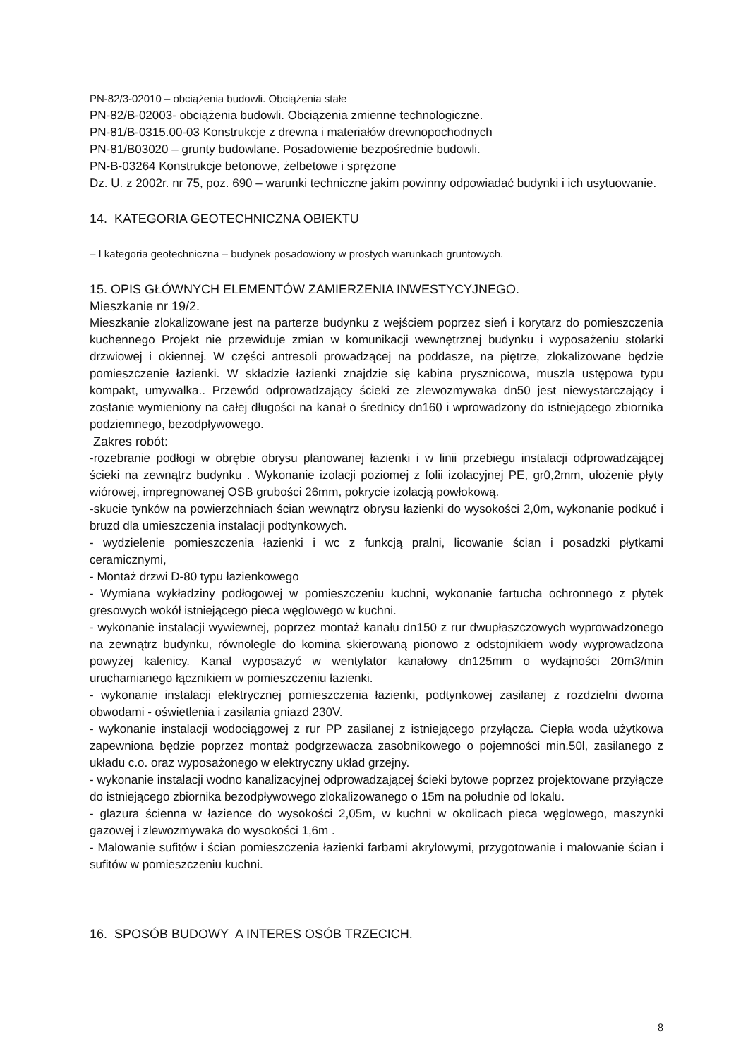PN-82/3-02010 – obciążenia budowli. Obciążenia stałe
PN-82/B-02003- obciążenia budowli. Obciążenia zmienne technologiczne.
PN-81/B-0315.00-03 Konstrukcje z drewna i materiałów drewnopochodnych
PN-81/B03020 – grunty budowlane. Posadowienie bezpośrednie budowli.
PN-B-03264 Konstrukcje betonowe, żelbetowe i sprężone
Dz. U. z 2002r. nr 75, poz. 690 – warunki techniczne jakim powinny odpowiadać budynki i ich usytuowanie.
14. KATEGORIA GEOTECHNICZNA OBIEKTU
– I kategoria geotechniczna – budynek posadowiony w prostych warunkach gruntowych.
15. OPIS GŁÓWNYCH ELEMENTÓW ZAMIERZENIA INWESTYCYJNEGO.
Mieszkanie nr 19/2.
Mieszkanie zlokalizowane jest na parterze budynku z wejściem poprzez sień i korytarz do pomieszczenia kuchennego Projekt nie przewiduje zmian w komunikacji wewnętrznej budynku i wyposażeniu stolarki drzwiowej i okiennej. W części antresoli prowadzącej na poddasze, na piętrze, zlokalizowane będzie pomieszczenie łazienki. W składzie łazienki znajdzie się kabina prysznicowa, muszla ustępowa typu kompakt, umywalka.. Przewód odprowadzający ścieki ze zlewozmywaka dn50 jest niewystarczający i zostanie wymieniony na całej długości na kanał o średnicy dn160 i wprowadzony do istniejącego zbiornika podziemnego, bezodpływowego.
Zakres robót:
-rozebranie podłogi w obrębie obrysu planowanej łazienki i w linii przebiegu instalacji odprowadzającej ścieki na zewnątrz budynku . Wykonanie izolacji poziomej z folii izolacyjnej PE, gr0,2mm, ułożenie płyty wiórowej, impregnowanej OSB grubości 26mm, pokrycie izolacją powłokową.
-skucie tynków na powierzchniach ścian wewnątrz obrysu łazienki do wysokości 2,0m, wykonanie podkuć i bruzd dla umieszczenia instalacji podtynkowych.
- wydzielenie pomieszczenia łazienki i wc z funkcją pralni, licowanie ścian i posadzki płytkami ceramicznymi,
- Montaż drzwi D-80 typu łazienkowego
- Wymiana wykładziny podłogowej w pomieszczeniu kuchni, wykonanie fartucha ochronnego z płytek gresowych wokół istniejącego pieca węglowego w kuchni.
- wykonanie instalacji wywiewnej, poprzez montaż kanału dn150 z rur dwupłaszczowych wyprowadzonego na zewnątrz budynku, równolegle do komina skierowaną pionowo z odstojnikiem wody wyprowadzona powyżej kalenicy. Kanał wyposażyć w wentylator kanałowy dn125mm o wydajności 20m3/min uruchamianego łącznikiem w pomieszczeniu łazienki.
- wykonanie instalacji elektrycznej pomieszczenia łazienki, podtynkowej zasilanej z rozdzielni dwoma obwodami - oświetlenia i zasilania gniazd 230V.
- wykonanie instalacji wodociągowej z rur PP zasilanej z istniejącego przyłącza. Ciepła woda użytkowa zapewniona będzie poprzez montaż podgrzewacza zasobnikowego o pojemności min.50l, zasilanego z układu c.o. oraz wyposażonego w elektryczny układ grzejny.
- wykonanie instalacji wodno kanalizacyjnej odprowadzającej ścieki bytowe poprzez projektowane przyłącze do istniejącego zbiornika bezodpływowego zlokalizowanego o 15m na południe od lokalu.
- glazura ścienna w łazience do wysokości 2,05m, w kuchni w okolicach pieca węglowego, maszynki gazowej i zlewozmywaka do wysokości 1,6m .
- Malowanie sufitów i ścian pomieszczenia łazienki farbami akrylowymi, przygotowanie i malowanie ścian i sufitów w pomieszczeniu kuchni.
16. SPOSÓB BUDOWY A INTERES OSÓB TRZECICH.
8